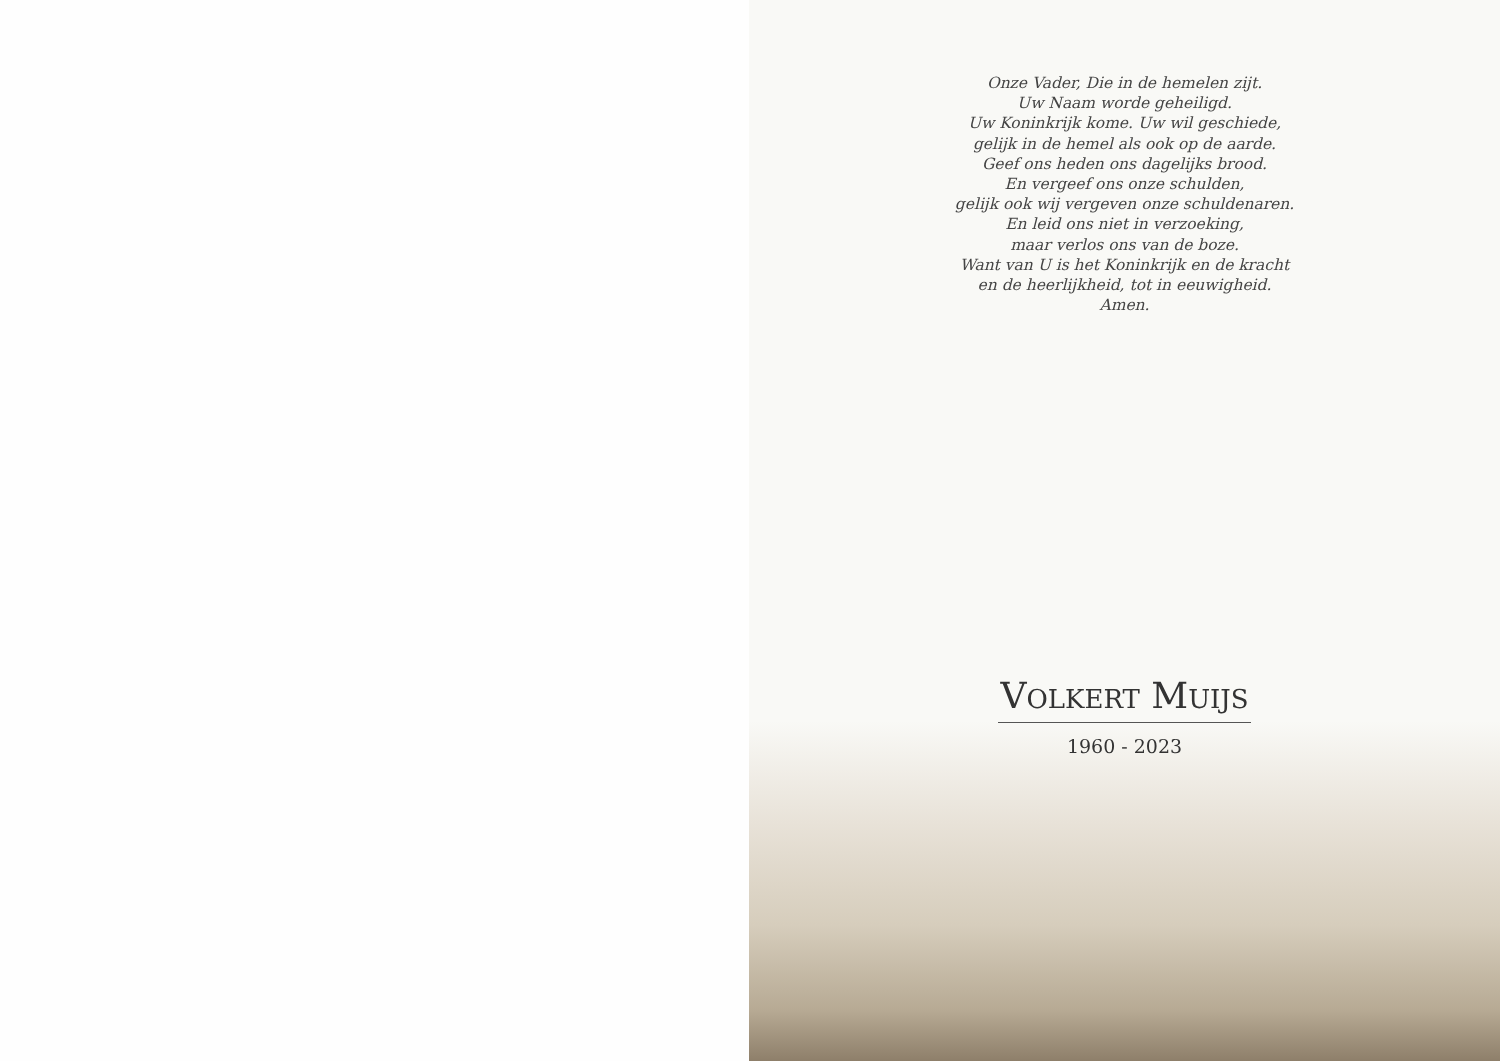Onze Vader, Die in de hemelen zijt.
Uw Naam worde geheiligd.
Uw Koninkrijk kome. Uw wil geschiede,
gelijk in de hemel als ook op de aarde.
Geef ons heden ons dagelijks brood.
En vergeef ons onze schulden,
gelijk ook wij vergeven onze schuldenaren.
En leid ons niet in verzoeking,
maar verlos ons van de boze.
Want van U is het Koninkrijk en de kracht
en de heerlijkheid, tot in eeuwigheid.
Amen.
VOLKERT MUIJS
1960 - 2023